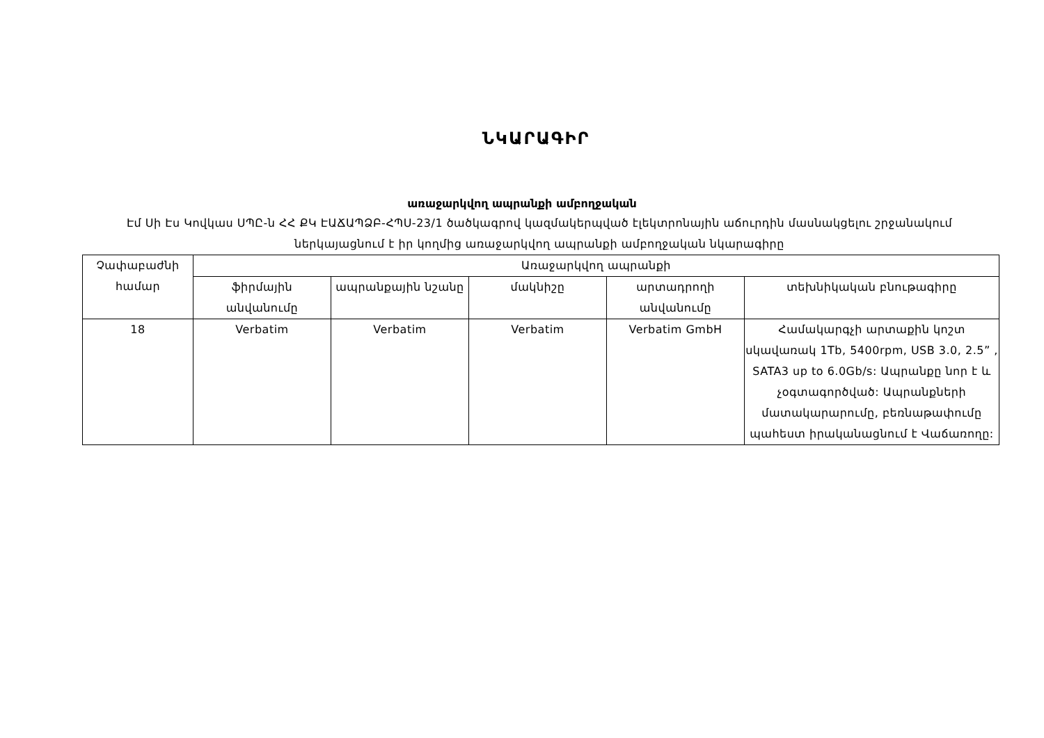ՆԿԱՐԱԳԻՐ
առաջարկվող ապրանքի ամբողջական
Էմ Սի Էս Կովկաս ՍՊԸ-ն ՀՀ ՔԿ ԷԱՃԱՊՁԲ-ՀՊՍ-23/1 ծածկագրով կազմակերպված էլեկտրոնային աճուրդին մասնակցելու շրջանակում ներկայացնում է իր կողմից առաջարկվող ապրանքի ամբողջական նկարագիրը
| Չափաբաժնի համար | Առաջարկվող ապրանքի | | | | |
| --- | --- | --- | --- | --- | --- |
| | ֆիրմային անվանումը | ապրանքային նշանը | մակնիշը | արտադրողի անվանումը | տեխնիկական բնութագիրը |
| 18 | Verbatim | Verbatim | Verbatim | Verbatim GmbH | Համակարգչի արտաքին կոշտ սկավառակ 1Tb, 5400rpm, USB 3.0, 2.5” , SATA3 up to 6.0Gb/s: Ապրանքը նոր է և չօգտագործված: Ապրանքների մատակարարումը, բեռնաթափումը պահեստ իրականացնում է Վաճառողը: |